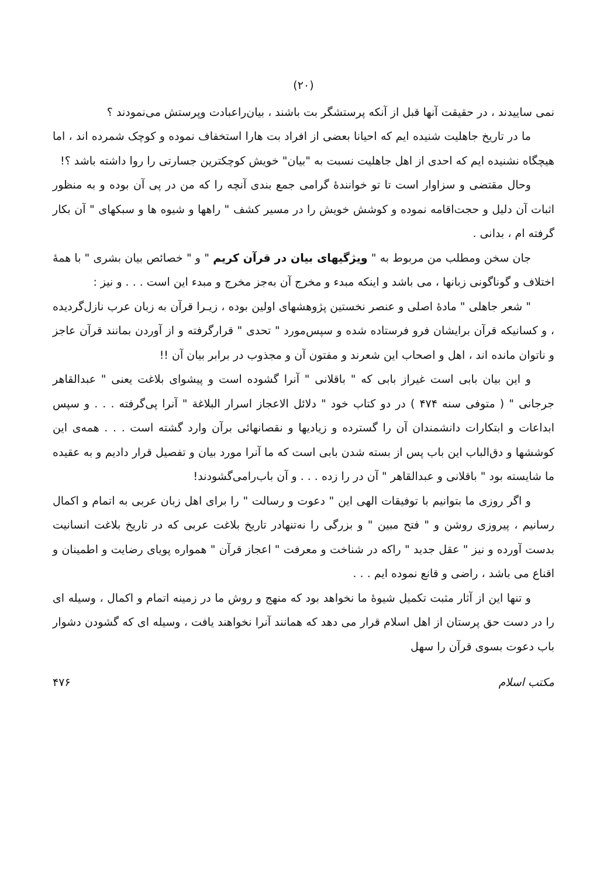(۲۰)
نمی ساییدند ، در حقیقت آنها قبل از آنکه پرستشگر بت باشند ، بیان‌راعبادت وپرستش می‌نمودند ؟
ما در تاریخ جاهلیت شنیده ایم که احیانا بعضی از افراد بت هارا استخفاف نموده و کوچک شمرده اند ، اما هیچگاه نشنیده ایم که احدی از اهل جاهلیت نسبت به "بیان" خویش کوچکترین جسارتی را روا داشته باشد ؟!
وحال مقتضی و سزاوار است تا تو خواننده‌ٔ گرامی جمع بندی آنچه را که من در پی آن بوده و به منظور اثبات آن دلیل و حجت‌اقامه نموده و کوشش خویش را در مسیر کشف " راهها و شیوه ها و سبکهای " آن بکار گرفته ام ، بدانی .
جان سخن ومطلب من مربوط به " ویژگیهای بیان در قرآن کریم " و " خصائص بیان بشری " با همهٔ اختلاف و گوناگونی زبانها ، می باشد و اینکه مبدء و مخرج آن به‌جز مخرج و مبدء این است . . . و نیز :
" شعر جاهلی " مادهٔ اصلی و عنصر نخستین پژوهشهای اولین بوده ، زیـرا قرآن به زبان عرب نازل‌گردیده ، و کسانیکه قرآن برایشان فرو فرستاده شده و سپس‌مورد " تحدی " قرارگرفته و از آوردن بمانند قرآن عاجز و ناتوان مانده اند ، اهل و اصحاب این شعرند و مفتون آن و مجذوب در برابر بیان آن !!
و این بیان بابی است غیراز بابی که " باقلانی " آنرا گشوده است و پیشوای بلاغت یعنی " عبدالقاهر جرجانی " ( متوفی سنه ۴۷۴ ) در دو کتاب خود " دلائل الاعجاز اسرار البلاغة " آنرا پی‌گرفته . . . و سپس ابداعات و ابتکارات دانشمندان آن را گسترده و زیادیها و نقصانهائی برآن وارد گشته است . . . همه‌ی این کوششها و دق‌الباب این باب پس از بسته شدن بابی است که ما آنرا مورد بیان و تفصیل قرار دادیم و به عقیده ما شایسته بود " باقلانی و عبدالقاهر " آن در را زده . . . و آن باب‌رامی‌گشودند!
و اگر روزی ما بتوانیم با توفیقات الهی این " دعوت و رسالت " را برای اهل زبان عربی به اتمام و اکمال رسانیم ، پیروزی روشن و " فتح مبین " و بزرگی را نه‌تنهادر تاریخ بلاغت عربی که در تاریخ بلاغت انسانیت بدست آورده و نیز " عقل جدید " راکه در شناخت و معرفت " اعجاز قرآن " همواره پویای رضایت و اطمینان و اقناع می باشد ، راضی و قانع نموده ایم . . .
و تنها این از آثار مثبت تکمیل شیوهٔ ما نخواهد بود که منهج و روش ما در زمینه اتمام و اکمال ، وسیله ای را در دست حق پرستان از اهل اسلام قرار می دهد که همانند آنرا نخواهند یافت ، وسیله ای که گشودن دشوار باب دعوت بسوی قرآن را سهل
مکتب اسلام ۴۷۶